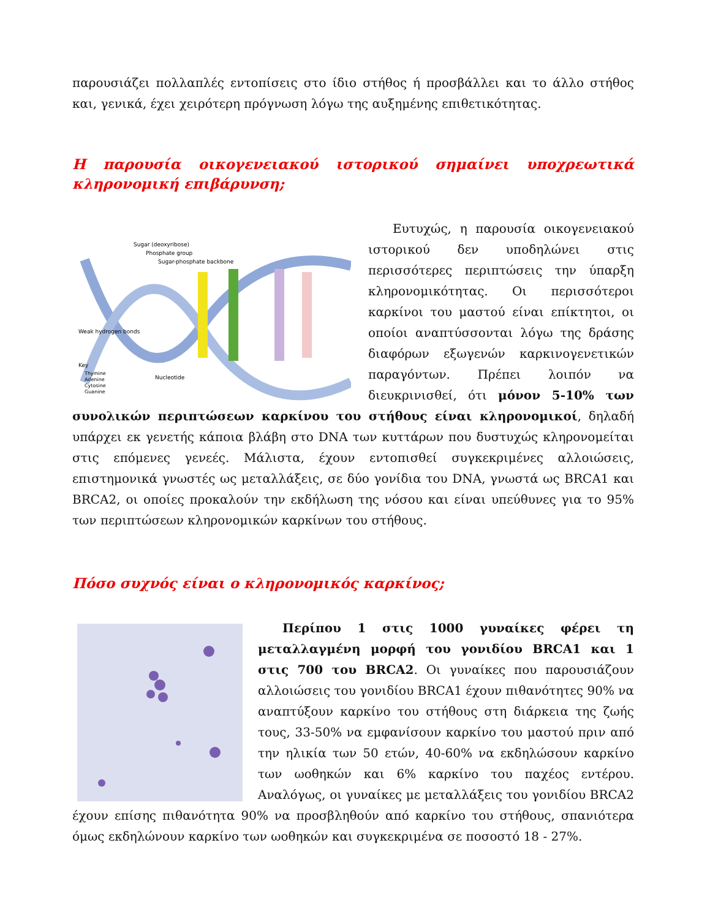παρουσιάζει πολλαπλές εντοπίσεις στο ίδιο στήθος ή προσβάλλει και το άλλο στήθος και, γενικά, έχει χειρότερη πρόγνωση λόγω της αυξημένης επιθετικότητας.
Η παρουσία οικογενειακού ιστορικού σημαίνει υποχρεωτικά κληρονομική επιβάρυνση;
Sugar (deoxyribose)
Phosphate group
Sugar-phosphate backbone
Weak hydrogen bonds
Key
Thymine
Adenine
Cytosine
Guanine
Nucleotide
Ευτυχώς, η παρουσία οικογενειακού ιστορικού δεν υποδηλώνει στις περισσότερες περιπτώσεις την ύπαρξη κληρονομικότητας. Οι περισσότεροι καρκίνοι του μαστού είναι επίκτητοι, οι οποίοι αναπτύσσονται λόγω της δράσης διαφόρων εξωγενών καρκινογενετικών παραγόντων. Πρέπει λοιπόν να διευκρινισθεί, ότι μόνον 5-10% των συνολικών περιπτώσεων καρκίνου του στήθους είναι κληρονομικοί, δηλαδή υπάρχει εκ γενετής κάποια βλάβη στο DNA των κυττάρων που δυστυχώς κληρονομείται στις επόμενες γενεές. Μάλιστα, έχουν εντοπισθεί συγκεκριμένες αλλοιώσεις, επιστημονικά γνωστές ως μεταλλάξεις, σε δύο γονίδια του DNA, γνωστά ως BRCA1 και BRCA2, οι οποίες προκαλούν την εκδήλωση της νόσου και είναι υπεύθυνες για το 95% των περιπτώσεων κληρονομικών καρκίνων του στήθους.
Πόσο συχνός είναι ο κληρονομικός καρκίνος;
Περίπου 1 στις 1000 γυναίκες φέρει τη μεταλλαγμένη μορφή του γονιδίου BRCA1 και 1 στις 700 του BRCA2. Οι γυναίκες που παρουσιάζουν αλλοιώσεις του γονιδίου BRCA1 έχουν πιθανότητες 90% να αναπτύξουν καρκίνο του στήθους στη διάρκεια της ζωής τους, 33-50% να εμφανίσουν καρκίνο του μαστού πριν από την ηλικία των 50 ετών, 40-60% να εκδηλώσουν καρκίνο των ωοθηκών και 6% καρκίνο του παχέος εντέρου. Αναλόγως, οι γυναίκες με μεταλλάξεις του γονιδίου BRCA2 έχουν επίσης πιθανότητα 90% να προσβληθούν από καρκίνο του στήθους, σπανιότερα όμως εκδηλώνουν καρκίνο των ωοθηκών και συγκεκριμένα σε ποσοστό 18 - 27%.